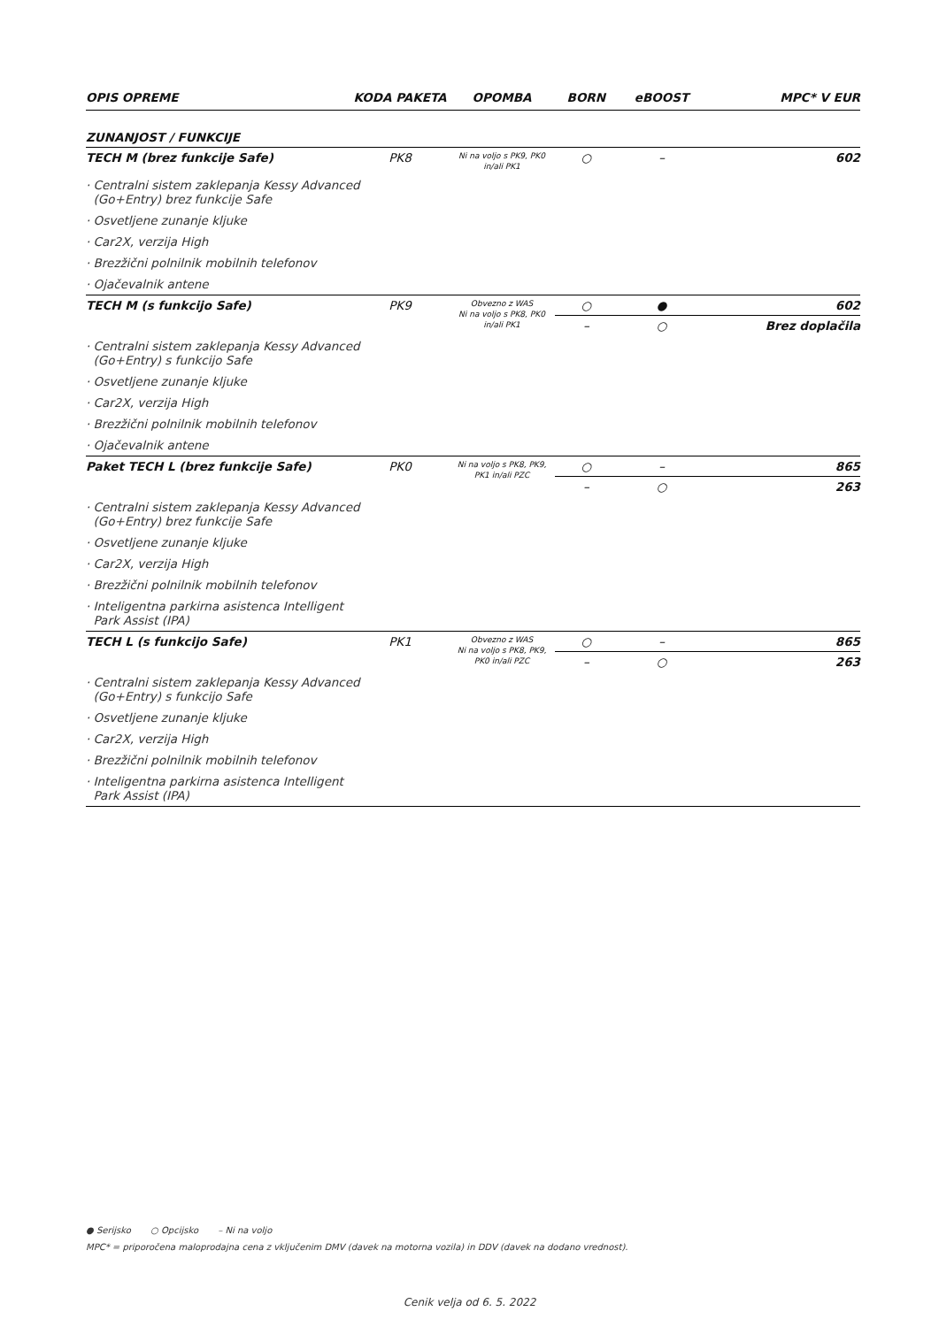| OPIS OPREME | KODA PAKETA | OPOMBA | BORN | eBOOST | MPC* V EUR |
| --- | --- | --- | --- | --- | --- |
| ZUNANJOST / FUNKCIJE | | | | | |
| TECH M (brez funkcije Safe) | PK8 | Ni na voljo s PK9, PK0 in/ali PK1 | ○ | – | 602 |
| · Centralni sistem zaklepanja Kessy Advanced (Go+Entry) brez funkcije Safe | | | | | |
| · Osvetljene zunanje kljuke | | | | | |
| · Car2X, verzija High | | | | | |
| · Brezžični polnilnik mobilnih telefonov | | | | | |
| · Ojačevalnik antene | | | | | |
| TECH M (s funkcijo Safe) | PK9 | Obvezno z WAS Ni na voljo s PK8, PK0 in/ali PK1 | ○ | ● | 602 |
| | | | – | ○ | Brez doplačila |
| · Centralni sistem zaklepanja Kessy Advanced (Go+Entry) s funkcijo Safe | | | | | |
| · Osvetljene zunanje kljuke | | | | | |
| · Car2X, verzija High | | | | | |
| · Brezžični polnilnik mobilnih telefonov | | | | | |
| · Ojačevalnik antene | | | | | |
| Paket TECH L (brez funkcije Safe) | PK0 | Ni na voljo s PK8, PK9, PK1 in/ali PZC | ○ | – | 865 |
| | | | – | ○ | 263 |
| · Centralni sistem zaklepanja Kessy Advanced (Go+Entry) brez funkcije Safe | | | | | |
| · Osvetljene zunanje kljuke | | | | | |
| · Car2X, verzija High | | | | | |
| · Brezžični polnilnik mobilnih telefonov | | | | | |
| · Inteligentna parkirna asistenca Intelligent Park Assist (IPA) | | | | | |
| TECH L (s funkcijo Safe) | PK1 | Obvezno z WAS Ni na voljo s PK8, PK9, PK0 in/ali PZC | ○ | – | 865 |
| | | | – | ○ | 263 |
| · Centralni sistem zaklepanja Kessy Advanced (Go+Entry) s funkcijo Safe | | | | | |
| · Osvetljene zunanje kljuke | | | | | |
| · Car2X, verzija High | | | | | |
| · Brezžični polnilnik mobilnih telefonov | | | | | |
| · Inteligentna parkirna asistenca Intelligent Park Assist (IPA) | | | | | |
● Serijsko ○ Opcijsko – Ni na voljo
MPC* = priporočena maloprodajna cena z vključenim DMV (davek na motorna vozila) in DDV (davek na dodano vrednost).
Cenik velja od 6. 5. 2022